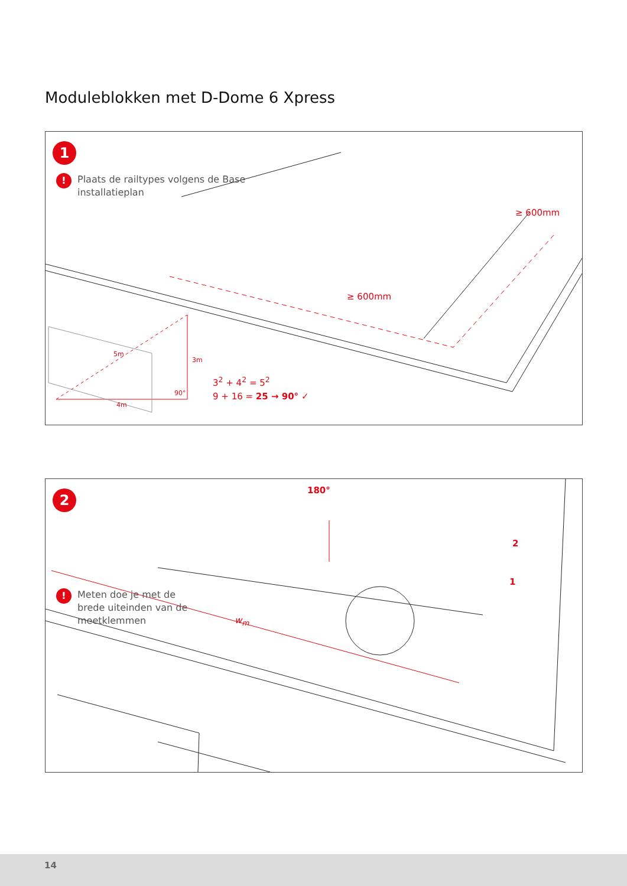Moduleblokken met D-Dome 6 Xpress
1
! Plaats de railtypes volgens de Base
installatieplan
≥ 600mm
≥ 600mm
5m
3m
90°
4m
3<sup>2</sup> + 4<sup>2</sup> = 5<sup>2</sup>
9 + 16 = 25 → 90° ✓
2 180°
2
1
w<sub>m</sub>
! Meten doe je met de
brede uiteinden van de
meetklemmen
14